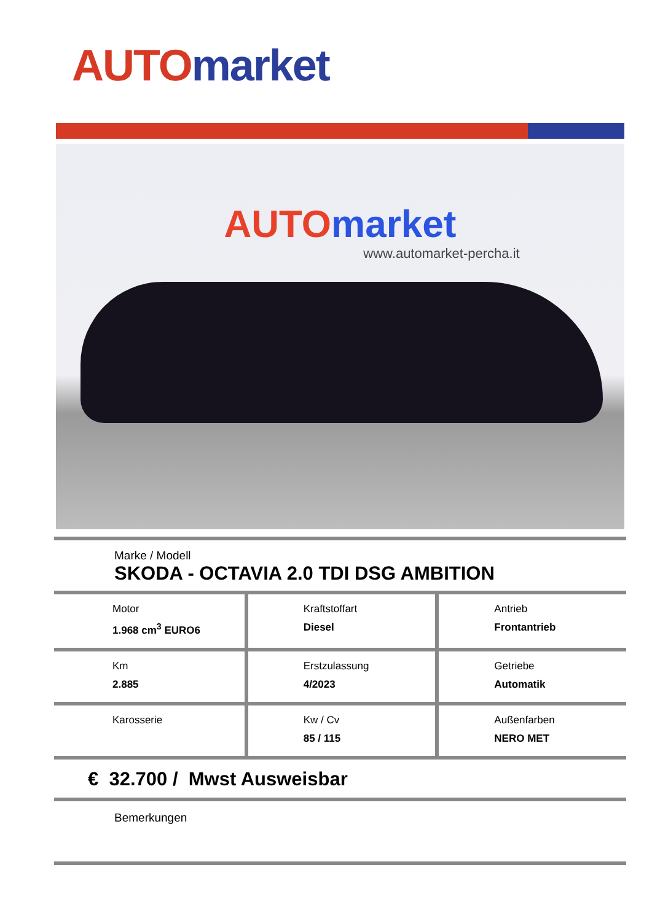AUTO market
AUTO market
www.automarket-percha.it
Marke / Modell
SKODA - OCTAVIA 2.0 TDI DSG AMBITION
Motor
1.968 cm<sup>3</sup> EURO6
Kraftstoffart
Diesel
Antrieb
Frontantrieb
Km
2.885
Erstzulassung
4/2023
Getriebe
Automatik
Karosserie Kw / Cv
85 / 115
Außenfarben
NERO MET
€ 32.700 / Mwst Ausweisbar
Bemerkungen